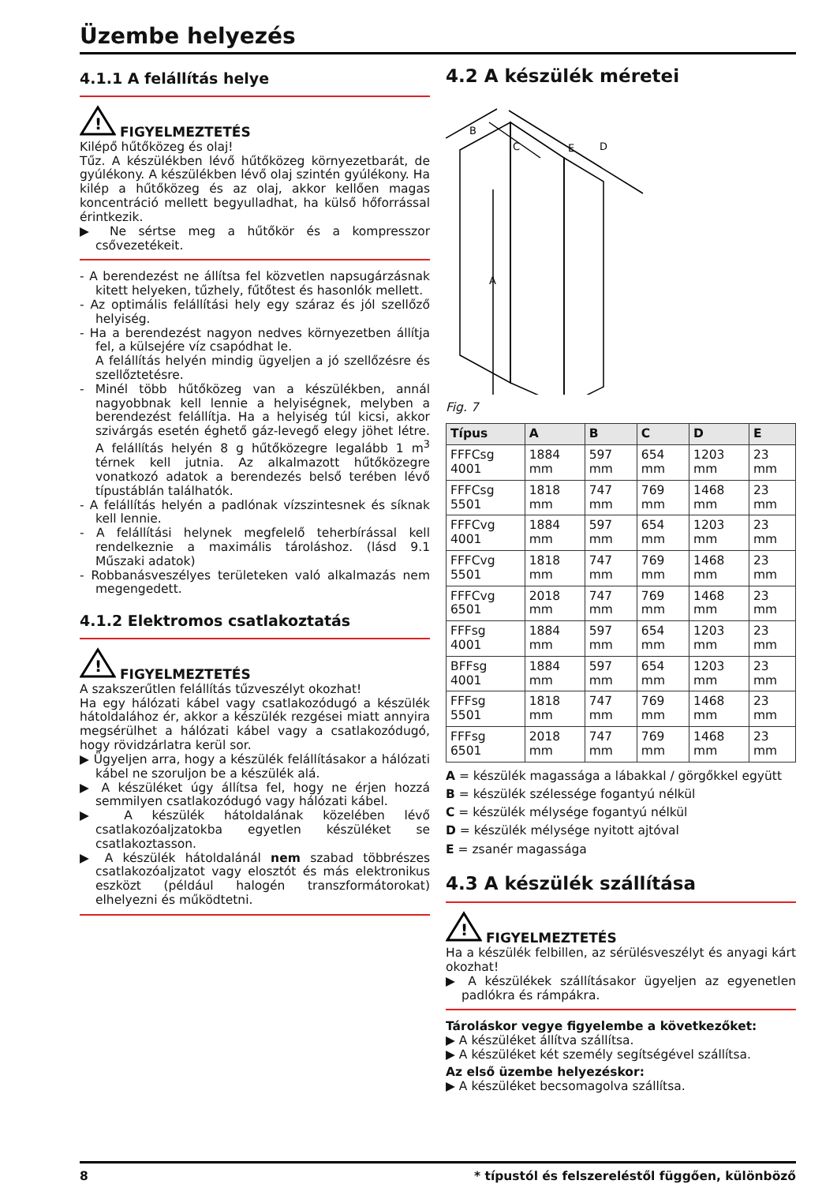Üzembe helyezés
4.1.1 A felállítás helye
!
FIGYELMEZTETÉS
Kilépő hűtőközeg és olaj!
Tűz. A készülékben lévő hűtőközeg környezetbarát, de gyúlékony. A készülékben lévő olaj szintén gyúlékony. Ha kilép a hűtőközeg és az olaj, akkor kellően magas koncentráció mellett begyulladhat, ha külső hőforrással érintkezik.
▶ Ne sértse meg a hűtőkör és a kompresszor csővezetékeit.
- A berendezést ne állítsa fel közvetlen napsugárzásnak kitett helyeken, tűzhely, fűtőtest és hasonlók mellett.
- Az optimális felállítási hely egy száraz és jól szellőző helyiség.
- Ha a berendezést nagyon nedves környezetben állítja fel, a külsejére víz csapódhat le.
A felállítás helyén mindig ügyeljen a jó szellőzésre és szellőztetésre.
- Minél több hűtőközeg van a készülékben, annál nagyobbnak kell lennie a helyiségnek, melyben a berendezést felállítja. Ha a helyiség túl kicsi, akkor szivárgás esetén éghető gáz-levegő elegy jöhet létre. A felállítás helyén 8 g hűtőközegre legalább 1 m<sup>3</sup> térnek kell jutnia. Az alkalmazott hűtőközegre vonatkozó adatok a berendezés belső terében lévő típustáblán találhatók.
- A felállítás helyén a padlónak vízszintesnek és síknak kell lennie.
- A felállítási helynek megfelelő teherbírással kell rendelkeznie a maximális tároláshoz. (lásd 9.1 Műszaki adatok)
- Robbanásveszélyes területeken való alkalmazás nem megengedett.
4.1.2 Elektromos csatlakoztatás
!
FIGYELMEZTETÉS
A szakszerűtlen felállítás tűzveszélyt okozhat!
Ha egy hálózati kábel vagy csatlakozódugó a készülék hátoldalához ér, akkor a készülék rezgései miatt annyira megsérülhet a hálózati kábel vagy a csatlakozódugó, hogy rövidzárlatra kerül sor.
▶ Ügyeljen arra, hogy a készülék felállításakor a hálózati kábel ne szoruljon be a készülék alá.
▶ A készüléket úgy állítsa fel, hogy ne érjen hozzá semmilyen csatlakozódugó vagy hálózati kábel.
▶ A készülék hátoldalának közelében lévő csatlakozóaljzatokba egyetlen készüléket se csatlakoztasson.
▶ A készülék hátoldalánál nem szabad többrészes csatlakozóaljzatot vagy elosztót és más elektronikus eszközt (például halogén transzformátorokat) elhelyezni és működtetni.
4.2 A készülék méretei
B
C
D
E
A
Fig. 7
| Típus | A | B | C | D | E |
| --- | --- | --- | --- | --- | --- |
| FFFCsg 4001 | 1884 mm | 597 mm | 654 mm | 1203 mm | 23 mm |
| FFFCsg 5501 | 1818 mm | 747 mm | 769 mm | 1468 mm | 23 mm |
| FFFCvg 4001 | 1884 mm | 597 mm | 654 mm | 1203 mm | 23 mm |
| FFFCvg 5501 | 1818 mm | 747 mm | 769 mm | 1468 mm | 23 mm |
| FFFCvg 6501 | 2018 mm | 747 mm | 769 mm | 1468 mm | 23 mm |
| FFFsg 4001 | 1884 mm | 597 mm | 654 mm | 1203 mm | 23 mm |
| BFFsg 4001 | 1884 mm | 597 mm | 654 mm | 1203 mm | 23 mm |
| FFFsg 5501 | 1818 mm | 747 mm | 769 mm | 1468 mm | 23 mm |
| FFFsg 6501 | 2018 mm | 747 mm | 769 mm | 1468 mm | 23 mm |
A = készülék magassága a lábakkal / görgőkkel együtt
B = készülék szélessége fogantyú nélkül
C = készülék mélysége fogantyú nélkül
D = készülék mélysége nyitott ajtóval
E = zsanér magassága
4.3 A készülék szállítása
!
FIGYELMEZTETÉS
Ha a készülék felbillen, az sérülésveszélyt és anyagi kárt okozhat!
▶ A készülékek szállításakor ügyeljen az egyenetlen padlókra és rámpákra.
Tároláskor vegye figyelembe a következőket:
▶ A készüléket állítva szállítsa.
▶ A készüléket két személy segítségével szállítsa.
Az első üzembe helyezéskor:
▶ A készüléket becsomagolva szállítsa.
8 * típustól és felszereléstől függően, különböző